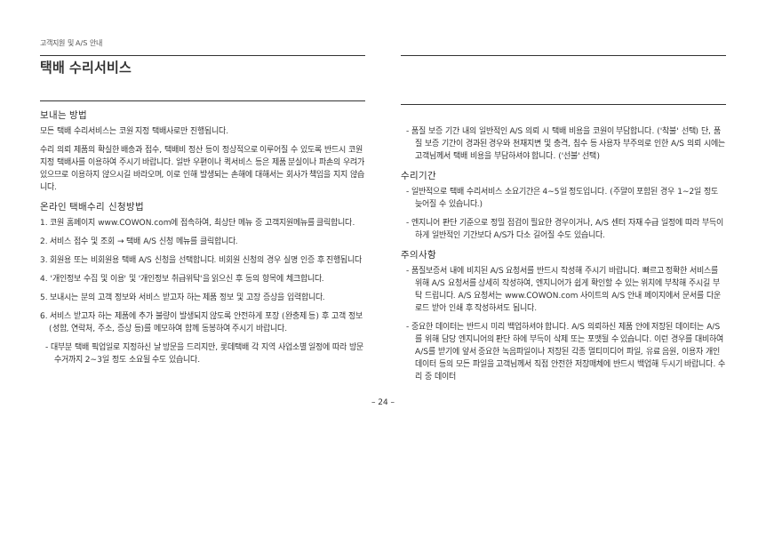고객지원 및 A/S 안내
택배 수리서비스
보내는 방법
모든 택배 수리서비스는 코원 지정 택배사로만 진행됩니다.
수리 의뢰 제품의 확실한 배송과 접수, 택배비 정산 등이 정상적으로 이루어질 수 있도록 반드시 코원 지정 택배사를 이용하여 주시기 바랍니다. 일반 우편이나 퀵서비스 등은 제품 분실이나 파손의 우려가 있으므로 이용하지 않으시길 바라오며, 이로 인해 발생되는 손해에 대해서는 회사가 책임을 지지 않습니다.
온라인 택배수리 신청방법
1. 코원 홈페이지 www.COWON.com에 접속하여, 최상단 메뉴 중 고객지원메뉴를 클릭합니다.
2. 서비스 접수 및 조회 → 택배 A/S 신청 메뉴를 클릭합니다.
3. 회원용 또는 비회원용 택배 A/S 신청을 선택합니다. 비회원 신청의 경우 실명 인증 후 진행됩니다
4. '개인정보 수집 및 이용' 및 '개인정보 취급위탁'을 읽으신 후 동의 항목에 체크합니다.
5. 보내시는 분의 고객 정보와 서비스 받고자 하는 제품 정보 및 고장 증상을 입력합니다.
6. 서비스 받고자 하는 제품에 추가 불량이 발생되지 않도록 안전하게 포장 (완충제 등) 후 고객 정보 (성함, 연락처, 주소, 증상 등)를 메모하여 함께 동봉하여 주시기 바랍니다.
- 대부분 택배 픽업일로 지정하신 날 방문을 드리지만, 롯데택배 각 지역 사업소별 일정에 따라 방문 수거까지 2~3일 정도 소요될 수도 있습니다.
- 품질 보증 기간 내의 일반적인 A/S 의뢰 시 택배 비용을 코원이 부담합니다. ('착불' 선택) 단, 품질 보증 기간이 경과된 경우와 천재지변 및 충격, 침수 등 사용자 부주의로 인한 A/S 의뢰 시에는 고객님께서 택배 비용을 부담하셔야 합니다. ('선불' 선택)
수리기간
- 일반적으로 택배 수리서비스 소요기간은 4~5일 정도입니다. (주말이 포함된 경우 1~2일 정도 늦어질 수 있습니다.)
- 엔지니어 판단 기준으로 정밀 점검이 필요한 경우이거나, A/S 센터 자재 수급 일정에 따라 부득이하게 일반적인 기간보다 A/S가 다소 길어질 수도 있습니다.
주의사항
- 품질보증서 내에 비치된 A/S 요청서를 반드시 작성해 주시기 바랍니다. 빠르고 정확한 서비스를 위해 A/S 요청서를 상세히 작성하여, 엔지니어가 쉽게 확인할 수 있는 위치에 부착해 주시길 부탁 드립니다. A/S 요청서는 www.COWON.com 사이트의 A/S 안내 페이지에서 문서를 다운로드 받아 인쇄 후 작성하셔도 됩니다.
- 중요한 데이터는 반드시 미리 백업하셔야 합니다. A/S 의뢰하신 제품 안에 저장된 데이터는 A/S를 위해 담당 엔지니어의 판단 하에 부득이 삭제 또는 포맷될 수 있습니다. 이런 경우를 대비하여 A/S를 받기에 앞서 중요한 녹음파일이나 저장된 각종 멀티미디어 파일, 유료 음원, 이용자 개인 데이터 등의 모든 파일을 고객님께서 직접 안전한 저장매체에 반드시 백업해 두시기 바랍니다. 수리 중 데이터
– 24 –